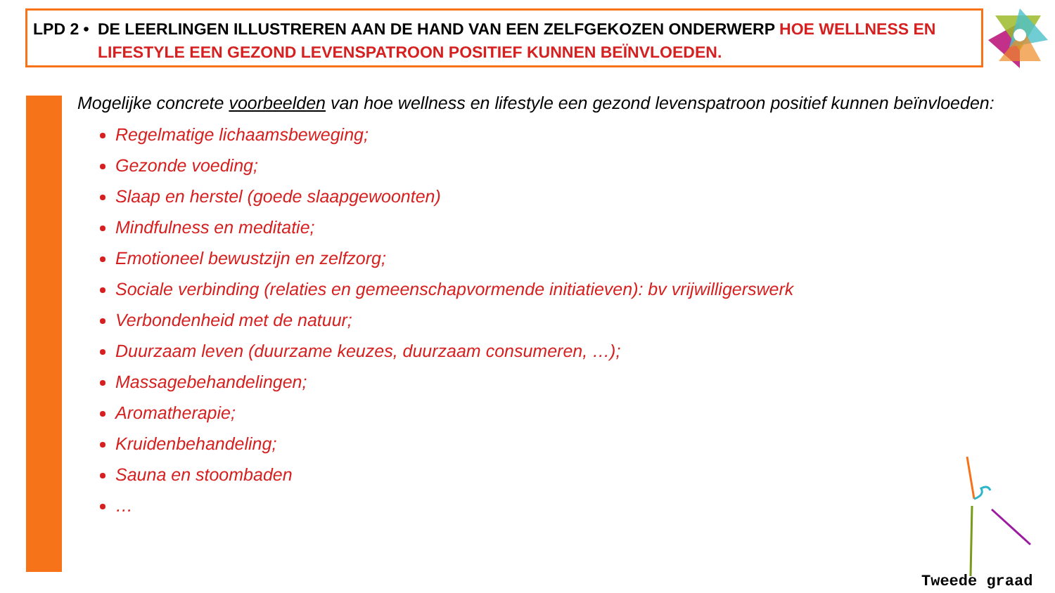LPD 2 •
DE LEERLINGEN ILLUSTREREN AAN DE HAND VAN EEN ZELFGEKOZEN ONDERWERP HOE WELLNESS EN LIFESTYLE EEN GEZOND LEVENSPATROON POSITIEF KUNNEN BEÏNVLOEDEN.
Mogelijke concrete voorbeelden van hoe wellness en lifestyle een gezond levenspatroon positief kunnen beïnvloeden:
Regelmatige lichaamsbeweging;
Gezonde voeding;
Slaap en herstel (goede slaapgewoonten)
Mindfulness en meditatie;
Emotioneel bewustzijn en zelfzorg;
Sociale verbinding (relaties en gemeenschapvormende initiatieven): bv vrijwilligerswerk
Verbondenheid met de natuur;
Duurzaam leven (duurzame keuzes, duurzaam consumeren, …);
Massagebehandelingen;
Aromatherapie;
Kruidenbehandeling;
Sauna en stoombaden
…
Tweede graad